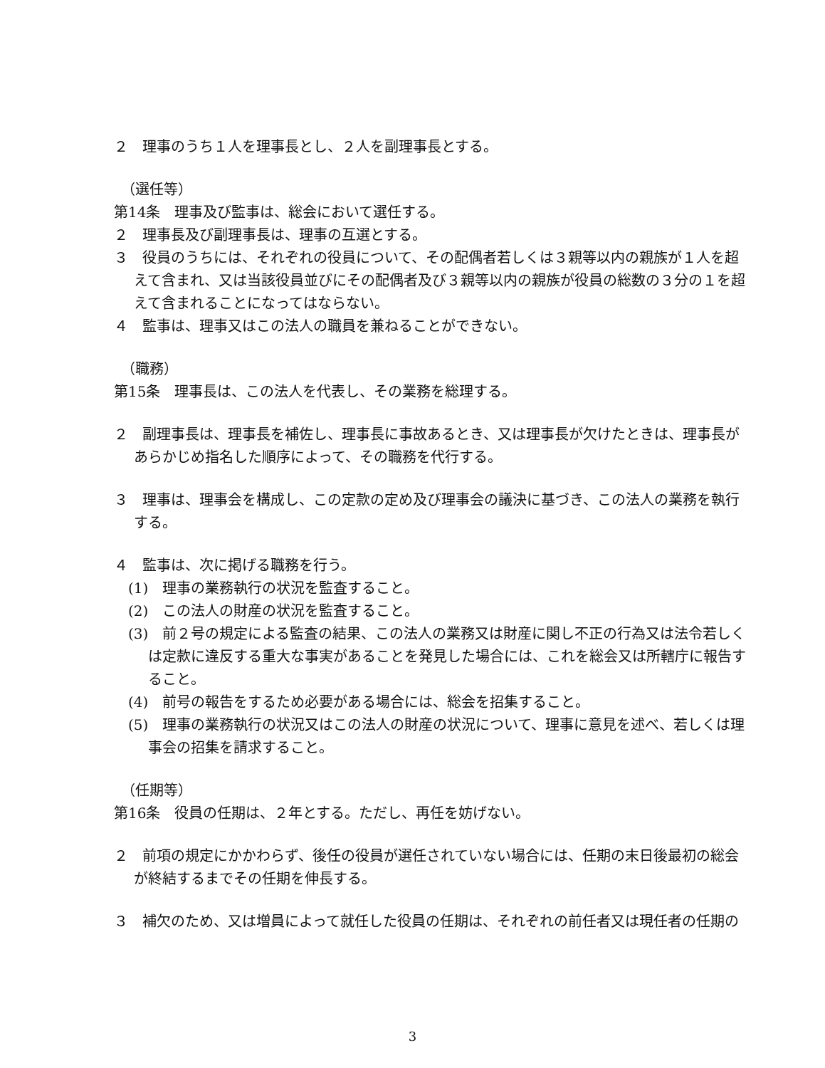２　理事のうち１人を理事長とし、２人を副理事長とする。
（選任等）
第14条　理事及び監事は、総会において選任する。
２　理事長及び副理事長は、理事の互選とする。
３　役員のうちには、それぞれの役員について、その配偶者若しくは３親等以内の親族が１人を超えて含まれ、又は当該役員並びにその配偶者及び３親等以内の親族が役員の総数の３分の１を超えて含まれることになってはならない。
４　監事は、理事又はこの法人の職員を兼ねることができない。
（職務）
第15条　理事長は、この法人を代表し、その業務を総理する。
２　副理事長は、理事長を補佐し、理事長に事故あるとき、又は理事長が欠けたときは、理事長があらかじめ指名した順序によって、その職務を代行する。
３　理事は、理事会を構成し、この定款の定め及び理事会の議決に基づき、この法人の業務を執行する。
４　監事は、次に掲げる職務を行う。
(1)　理事の業務執行の状況を監査すること。
(2)　この法人の財産の状況を監査すること。
(3)　前２号の規定による監査の結果、この法人の業務又は財産に関し不正の行為又は法令若しくは定款に違反する重大な事実があることを発見した場合には、これを総会又は所轄庁に報告すること。
(4)　前号の報告をするため必要がある場合には、総会を招集すること。
(5)　理事の業務執行の状況又はこの法人の財産の状況について、理事に意見を述べ、若しくは理事会の招集を請求すること。
（任期等）
第16条　役員の任期は、２年とする。ただし、再任を妨げない。
２　前項の規定にかかわらず、後任の役員が選任されていない場合には、任期の末日後最初の総会が終結するまでその任期を伸長する。
３　補欠のため、又は増員によって就任した役員の任期は、それぞれの前任者又は現任者の任期の
3